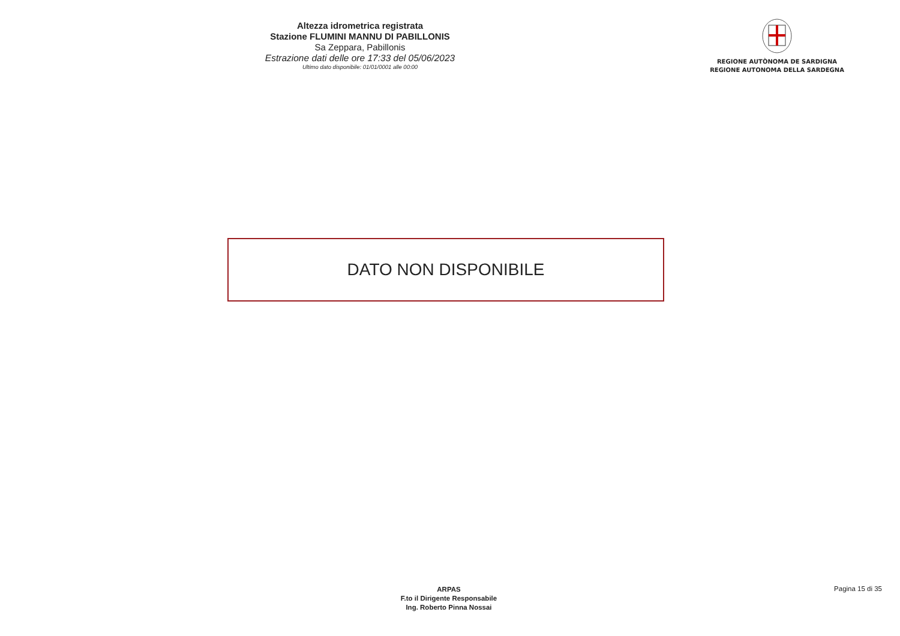Altezza idrometrica registrata
Stazione FLUMINI MANNU DI PABILLONIS
Sa Zeppara, Pabillonis
Estrazione dati delle ore 17:33 del 05/06/2023
Ultimo dato disponibile: 01/01/0001 alle 00:00
REGIONE AUTÒNOMA DE SARDIGNA
REGIONE AUTONOMA DELLA SARDEGNA
DATO NON DISPONIBILE
ARPAS
F.to il Dirigente Responsabile
Ing. Roberto Pinna Nossai
Pagina 15 di 35